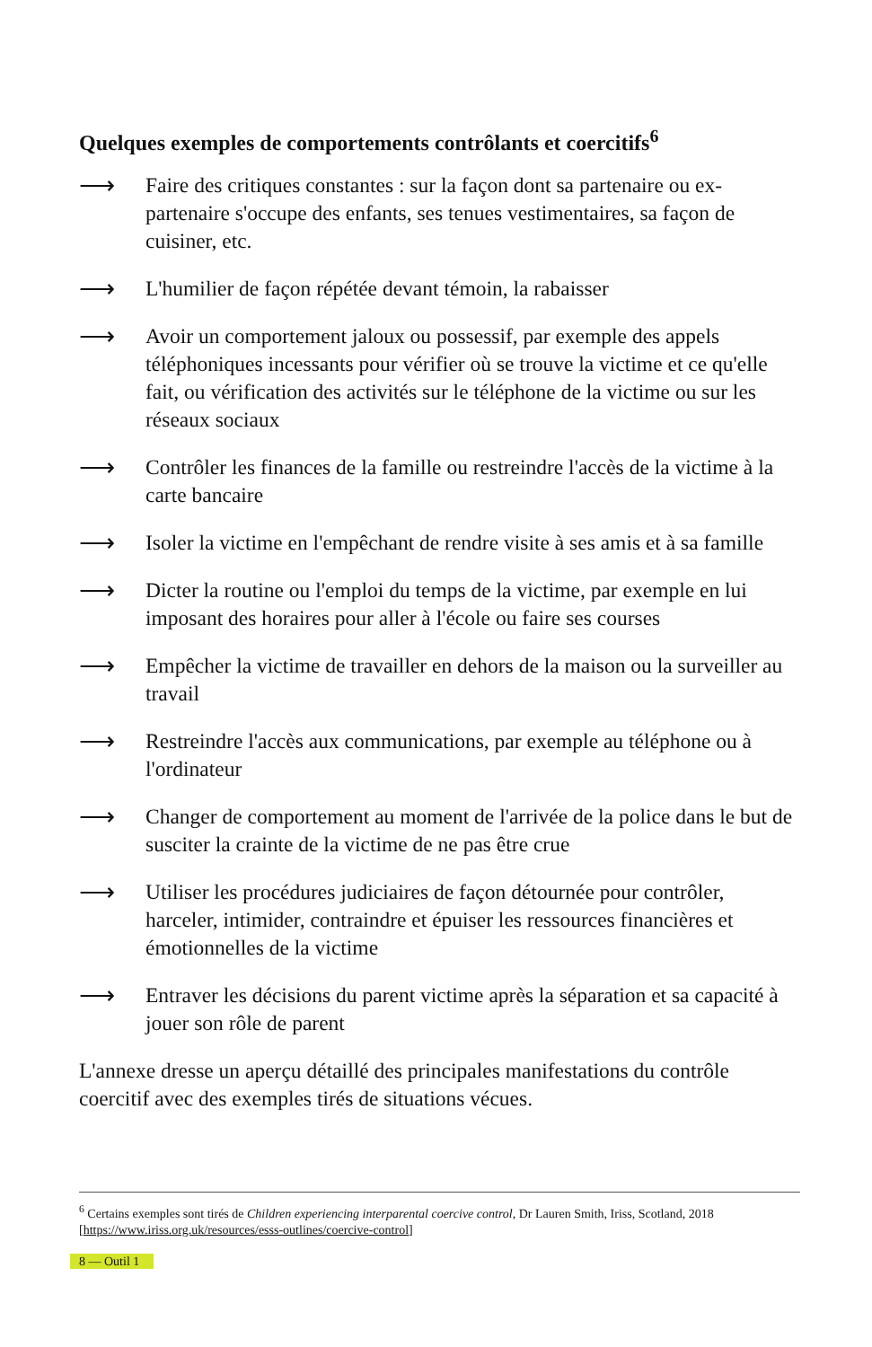Quelques exemples de comportements contrôlants et coercitifs<sup>6</sup>
⟶ Faire des critiques constantes : sur la façon dont sa partenaire ou ex-partenaire s'occupe des enfants, ses tenues vestimentaires, sa façon de cuisiner, etc.
⟶ L'humilier de façon répétée devant témoin, la rabaisser
⟶ Avoir un comportement jaloux ou possessif, par exemple des appels téléphoniques incessants pour vérifier où se trouve la victime et ce qu'elle fait, ou vérification des activités sur le téléphone de la victime ou sur les réseaux sociaux
⟶ Contrôler les finances de la famille ou restreindre l'accès de la victime à la carte bancaire
⟶ Isoler la victime en l'empêchant de rendre visite à ses amis et à sa famille
⟶ Dicter la routine ou l'emploi du temps de la victime, par exemple en lui imposant des horaires pour aller à l'école ou faire ses courses
⟶ Empêcher la victime de travailler en dehors de la maison ou la surveiller au travail
⟶ Restreindre l'accès aux communications, par exemple au téléphone ou à l'ordinateur
⟶ Changer de comportement au moment de l'arrivée de la police dans le but de susciter la crainte de la victime de ne pas être crue
⟶ Utiliser les procédures judiciaires de façon détournée pour contrôler, harceler, intimider, contraindre et épuiser les ressources financières et émotionnelles de la victime
⟶ Entraver les décisions du parent victime après la séparation et sa capacité à jouer son rôle de parent
L'annexe dresse un aperçu détaillé des principales manifestations du contrôle coercitif avec des exemples tirés de situations vécues.
<sup>6</sup> Certains exemples sont tirés de Children experiencing interparental coercive control, Dr Lauren Smith, Iriss, Scotland, 2018 [https://www.iriss.org.uk/resources/esss-outlines/coercive-control]
8 — Outil 1